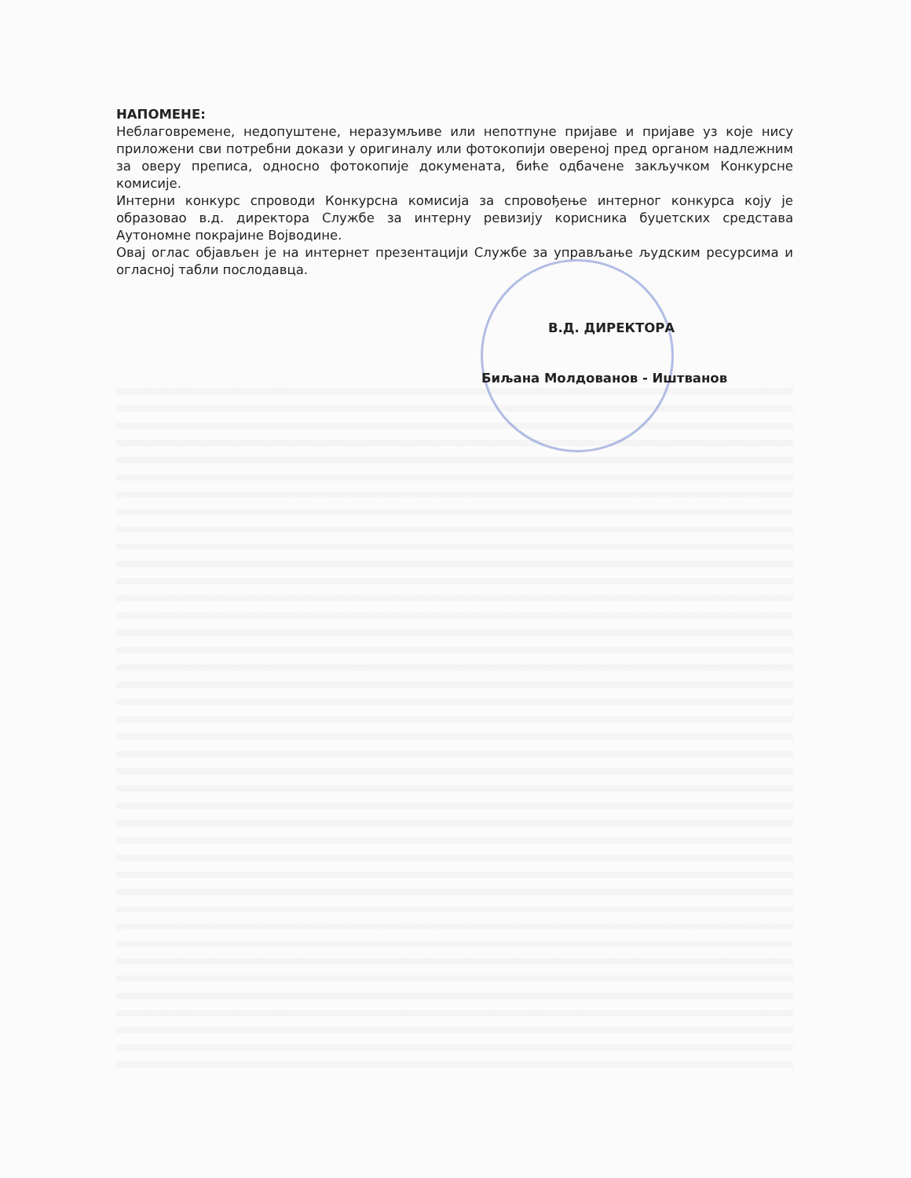НАПОМЕНЕ:
Неблаговремене, недопуштене, неразумљиве или непотпуне пријаве и пријаве уз које нису приложени сви потребни докази у оригиналу или фотокопији овереној пред органом надлежним за оверу преписа, односно фотокопије докумената, биће одбачене закључком Конкурсне комисије.
Интерни конкурс спроводи Конкурсна комисија за спровођење интерног конкурса коју је образовао в.д. директора Службе за интерну ревизију корисника буџетских средстава Аутономне покрајине Војводине.
Овај оглас објављен је на интернет презентацији Службе за управљање људским ресурсима и огласној табли послодавца.
В.Д. ДИРЕКТОРА
Биљана Молдованов - Иштванов